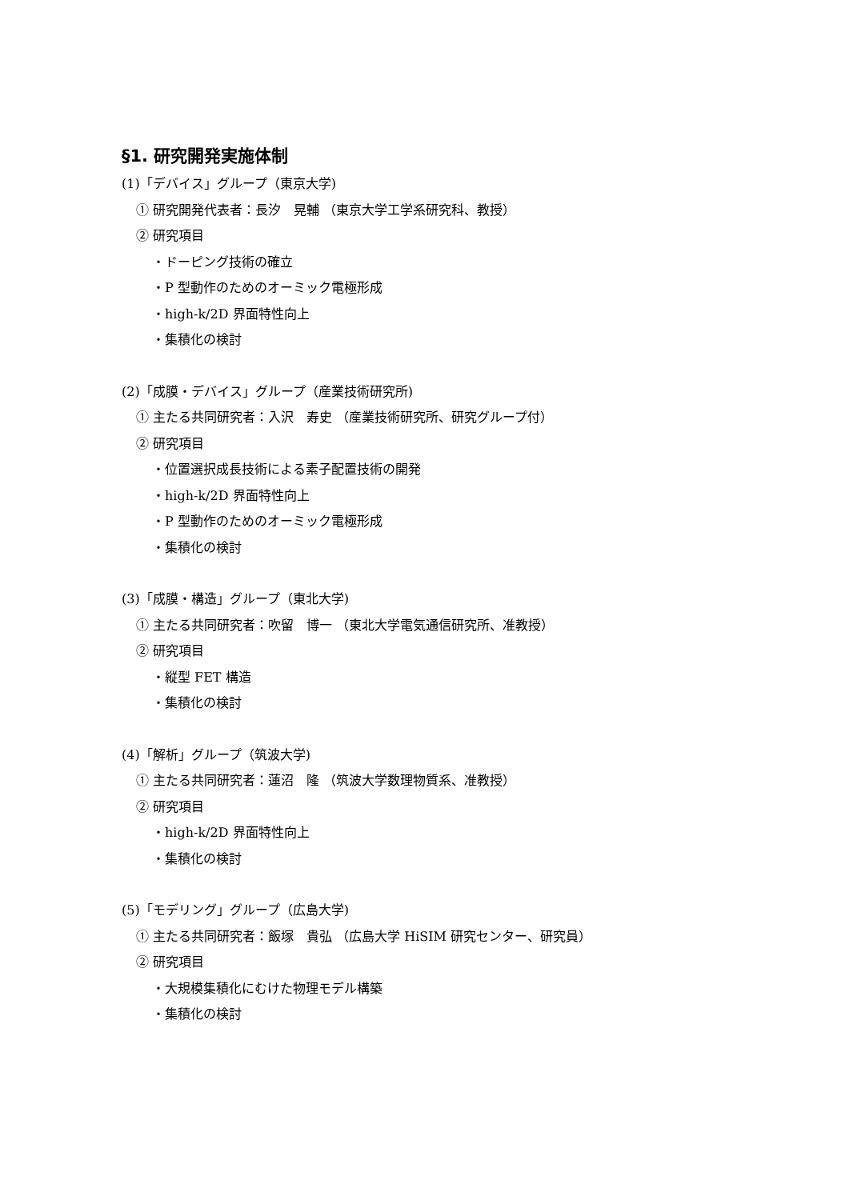§1. 研究開発実施体制
(1)「デバイス」グループ（東京大学)
① 研究開発代表者：長汐　晃輔 （東京大学工学系研究科、教授）
② 研究項目
・ドーピング技術の確立
・P 型動作のためのオーミック電極形成
・high-k/2D 界面特性向上
・集積化の検討
(2)「成膜・デバイス」グループ（産業技術研究所)
① 主たる共同研究者：入沢　寿史 （産業技術研究所、研究グループ付）
② 研究項目
・位置選択成長技術による素子配置技術の開発
・high-k/2D 界面特性向上
・P 型動作のためのオーミック電極形成
・集積化の検討
(3)「成膜・構造」グループ（東北大学)
① 主たる共同研究者：吹留　博一 （東北大学電気通信研究所、准教授）
② 研究項目
・縦型 FET 構造
・集積化の検討
(4)「解析」グループ（筑波大学)
① 主たる共同研究者：蓮沼　隆 （筑波大学数理物質系、准教授）
② 研究項目
・high-k/2D 界面特性向上
・集積化の検討
(5)「モデリング」グループ（広島大学)
① 主たる共同研究者：飯塚　貴弘 （広島大学 HiSIM 研究センター、研究員）
② 研究項目
・大規模集積化にむけた物理モデル構築
・集積化の検討